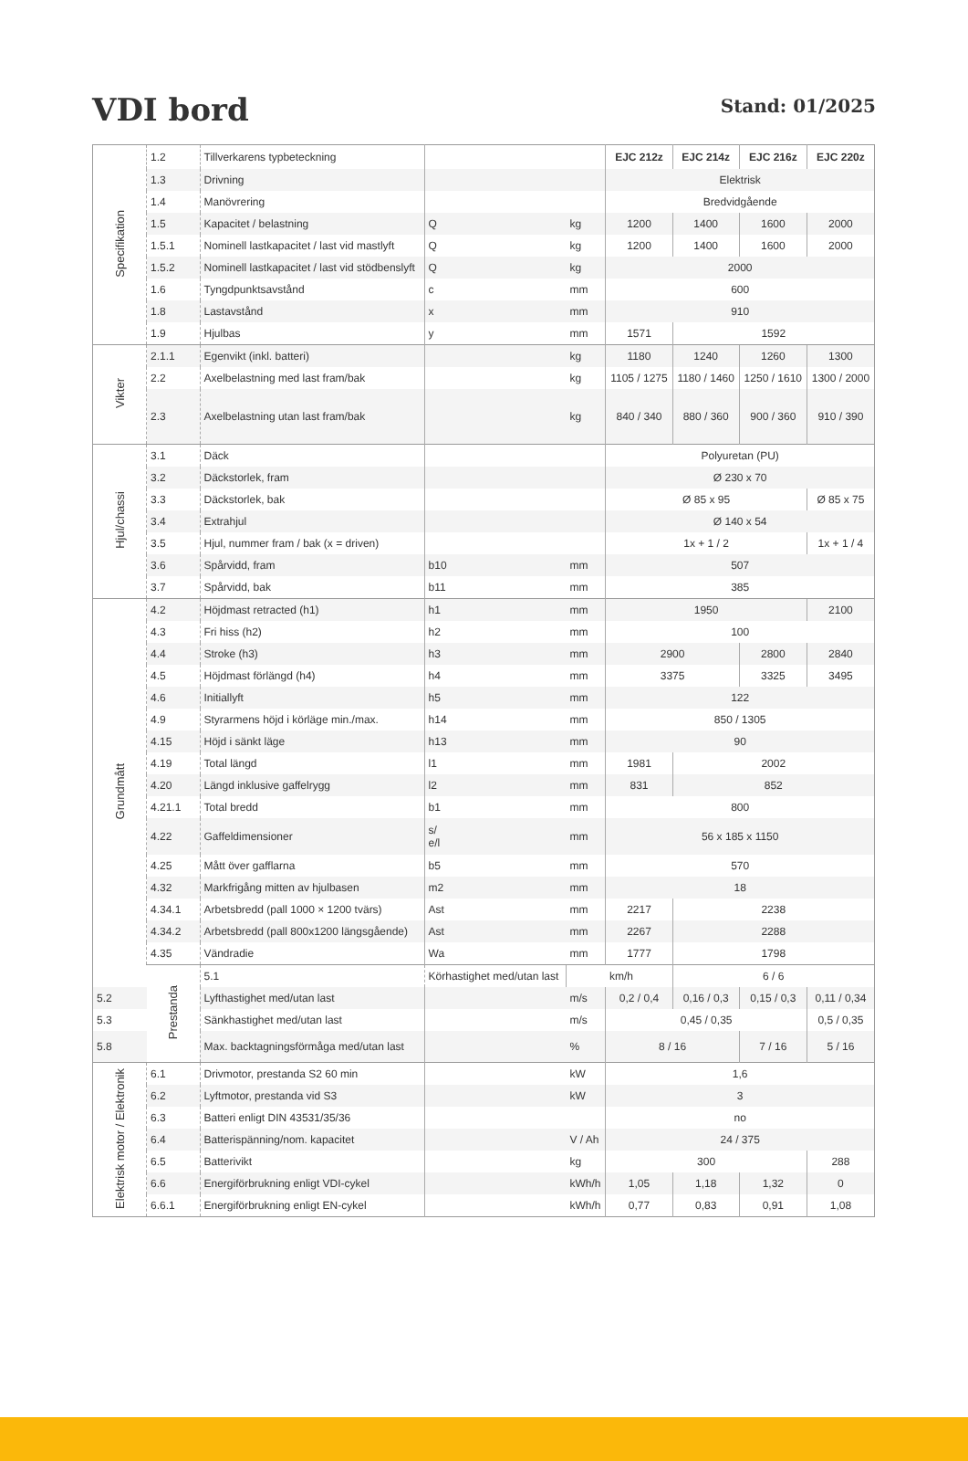VDI bord
Stand: 01/2025
| Specifikation | 1.2 | Tillverkarens typbeteckning | | | EJC 212z | EJC 214z | EJC 216z | EJC 220z |
| | 1.3 | Drivning | | | Elektrisk | | | |
| | 1.4 | Manövrering | | | Bredvidgående | | | |
| | 1.5 | Kapacitet / belastning | Q | kg | 1200 | 1400 | 1600 | 2000 |
| | 1.5.1 | Nominell lastkapacitet / last vid mastlyft | Q | kg | 1200 | 1400 | 1600 | 2000 |
| | 1.5.2 | Nominell lastkapacitet / last vid stödbenslyft | Q | kg | 2000 | | | |
| | 1.6 | Tyngdpunktsavstånd | c | mm | 600 | | | |
| | 1.8 | Lastavstånd | x | mm | 910 | | | |
| | 1.9 | Hjulbas | y | mm | 1571 | 1592 | | |
| Vikter | 2.1.1 | Egenvikt (inkl. batteri) | | kg | 1180 | 1240 | 1260 | 1300 |
| | 2.2 | Axelbelastning med last fram/bak | | kg | 1105 / 1275 | 1180 / 1460 | 1250 / 1610 | 1300 / 2000 |
| | 2.3 | Axelbelastning utan last fram/bak | | kg | 840 / 340 | 880 / 360 | 900 / 360 | 910 / 390 |
| Hjul/chassi | 3.1 | Däck | | | Polyuretan (PU) | | | |
| | 3.2 | Däckstorlek, fram | | | Ø 230 x 70 | | | |
| | 3.3 | Däckstorlek, bak | | | Ø 85 x 95 | | | Ø 85 x 75 |
| | 3.4 | Extrahjul | | | Ø 140 x 54 | | | |
| | 3.5 | Hjul, nummer fram / bak (x = driven) | | | 1x + 1 / 2 | | | 1x + 1 / 4 |
| | 3.6 | Spårvidd, fram | b10 | mm | 507 | | | |
| | 3.7 | Spårvidd, bak | b11 | mm | 385 | | | |
| Grundmått | 4.2 | Höjdmast retracted (h1) | h1 | mm | 1950 | | | 2100 |
| | 4.3 | Fri hiss (h2) | h2 | mm | 100 | | | |
| | 4.4 | Stroke (h3) | h3 | mm | 2900 | | 2800 | 2840 |
| | 4.5 | Höjdmast förlängd (h4) | h4 | mm | 3375 | | 3325 | 3495 |
| | 4.6 | Initiallyft | h5 | mm | 122 | | | |
| | 4.9 | Styrarmens höjd i körläge min./max. | h14 | mm | 850 / 1305 | | | |
| | 4.15 | Höjd i sänkt läge | h13 | mm | 90 | | | |
| | 4.19 | Total längd | l1 | mm | 1981 | 2002 | | |
| | 4.20 | Längd inklusive gaffelrygg | l2 | mm | 831 | 852 | | |
| | 4.21.1 | Total bredd | b1 | mm | 800 | | | |
| | 4.22 | Gaffeldimensioner | s/ e/l | mm | 56 x 185 x 1150 | | | |
| | 4.25 | Mått över gafflarna | b5 | mm | 570 | | | |
| | 4.32 | Markfrigång mitten av hjulbasen | m2 | mm | 18 | | | |
| | 4.34.1 | Arbetsbredd (pall 1000 × 1200 tvärs) | Ast | mm | 2217 | 2238 | | |
| | 4.34.2 | Arbetsbredd (pall 800x1200 längsgående) | Ast | mm | 2267 | 2288 | | |
| | 4.35 | Vändradie | Wa | mm | 1777 | 1798 | | |
| | Prestanda | 5.1 | Körhastighet med/utan last | | km/h | 6 / 6 | | |
| 5.2 | | Lyfthastighet med/utan last | | m/s | 0,2 / 0,4 | 0,16 / 0,3 | 0,15 / 0,3 | 0,11 / 0,34 |
| 5.3 | | Sänkhastighet med/utan last | | m/s | 0,45 / 0,35 | | | 0,5 / 0,35 |
| 5.8 | | Max. backtagningsförmåga med/utan last | | % | 8 / 16 | | 7 / 16 | 5 / 16 |
| Elektrisk motor / Elektronik | 6.1 | Drivmotor, prestanda S2 60 min | | kW | 1,6 | | | |
| | 6.2 | Lyftmotor, prestanda vid S3 | | kW | 3 | | | |
| | 6.3 | Batteri enligt DIN 43531/35/36 | | | no | | | |
| | 6.4 | Batterispänning/nom. kapacitet | | V / Ah | 24 / 375 | | | |
| | 6.5 | Batterivikt | | kg | 300 | | | 288 |
| | 6.6 | Energiförbrukning enligt VDI-cykel | | kWh/h | 1,05 | 1,18 | 1,32 | 0 |
| | 6.6.1 | Energiförbrukning enligt EN-cykel | | kWh/h | 0,77 | 0,83 | 0,91 | 1,08 |